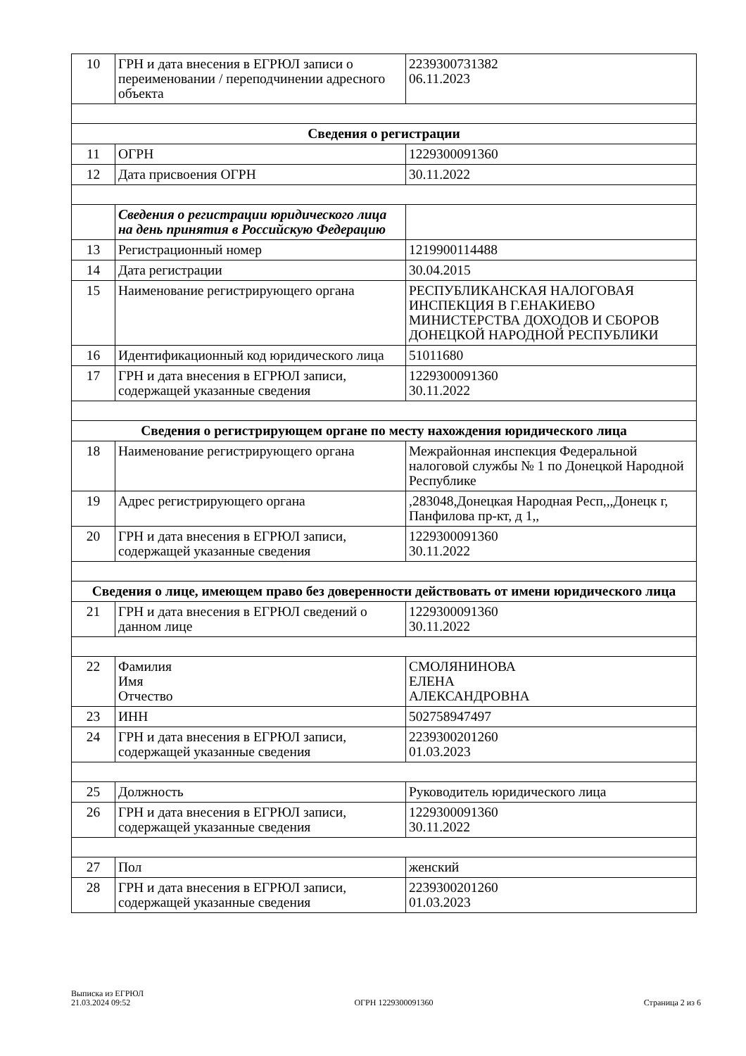| 10 | ГРН и дата внесения в ЕГРЮЛ записи о переименовании / переподчинении адресного объекта | 2239300731382 06.11.2023 |
| Сведения о регистрации | | |
| 11 | ОГРН | 1229300091360 |
| 12 | Дата присвоения ОГРН | 30.11.2022 |
| | Сведения о регистрации юридического лица на день принятия в Российскую Федерацию | |
| 13 | Регистрационный номер | 1219900114488 |
| 14 | Дата регистрации | 30.04.2015 |
| 15 | Наименование регистрирующего органа | РЕСПУБЛИКАНСКАЯ НАЛОГОВАЯ ИНСПЕКЦИЯ В Г.ЕНАКИЕВО МИНИСТЕРСТВА ДОХОДОВ И СБОРОВ ДОНЕЦКОЙ НАРОДНОЙ РЕСПУБЛИКИ |
| 16 | Идентификационный код юридического лица | 51011680 |
| 17 | ГРН и дата внесения в ЕГРЮЛ записи, содержащей указанные сведения | 1229300091360 30.11.2022 |
| Сведения о регистрирующем органе по месту нахождения юридического лица | | |
| 18 | Наименование регистрирующего органа | Межрайонная инспекция Федеральной налоговой службы № 1 по Донецкой Народной Республике |
| 19 | Адрес регистрирующего органа | ,283048,Донецкая Народная Респ,,,Донецк г, Панфилова пр-кт, д 1,, |
| 20 | ГРН и дата внесения в ЕГРЮЛ записи, содержащей указанные сведения | 1229300091360 30.11.2022 |
| Сведения о лице, имеющем право без доверенности действовать от имени юридического лица | | |
| 21 | ГРН и дата внесения в ЕГРЮЛ сведений о данном лице | 1229300091360 30.11.2022 |
| 22 | Фамилия Имя Отчество | СМОЛЯНИНОВА ЕЛЕНА АЛЕКСАНДРОВНА |
| 23 | ИНН | 502758947497 |
| 24 | ГРН и дата внесения в ЕГРЮЛ записи, содержащей указанные сведения | 2239300201260 01.03.2023 |
| 25 | Должность | Руководитель юридического лица |
| 26 | ГРН и дата внесения в ЕГРЮЛ записи, содержащей указанные сведения | 1229300091360 30.11.2022 |
| 27 | Пол | женский |
| 28 | ГРН и дата внесения в ЕГРЮЛ записи, содержащей указанные сведения | 2239300201260 01.03.2023 |
Выписка из ЕГРЮЛ
21.03.2024 09:52
ОГРН 1229300091360
Страница 2 из 6